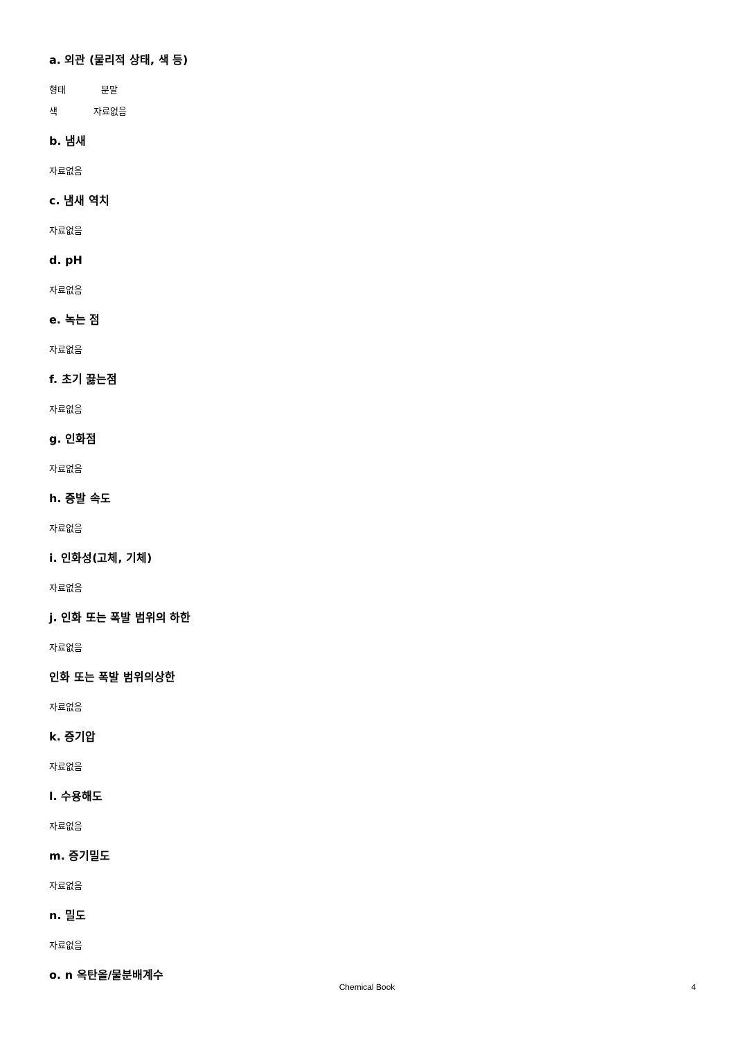a. 외관 (물리적 상태, 색 등)
형태 분말
색 자료없음
b. 냄새
자료없음
c. 냄새 역치
자료없음
d. pH
자료없음
e. 녹는 점
자료없음
f. 초기 끓는점
자료없음
g. 인화점
자료없음
h. 증발 속도
자료없음
i. 인화성(고체, 기체)
자료없음
j. 인화 또는 폭발 범위의 하한
자료없음
인화 또는 폭발 범위의상한
자료없음
k. 증기압
자료없음
l. 수용해도
자료없음
m. 증기밀도
자료없음
n. 밀도
자료없음
o. n 옥탄올/물분배계수
Chemical Book
4